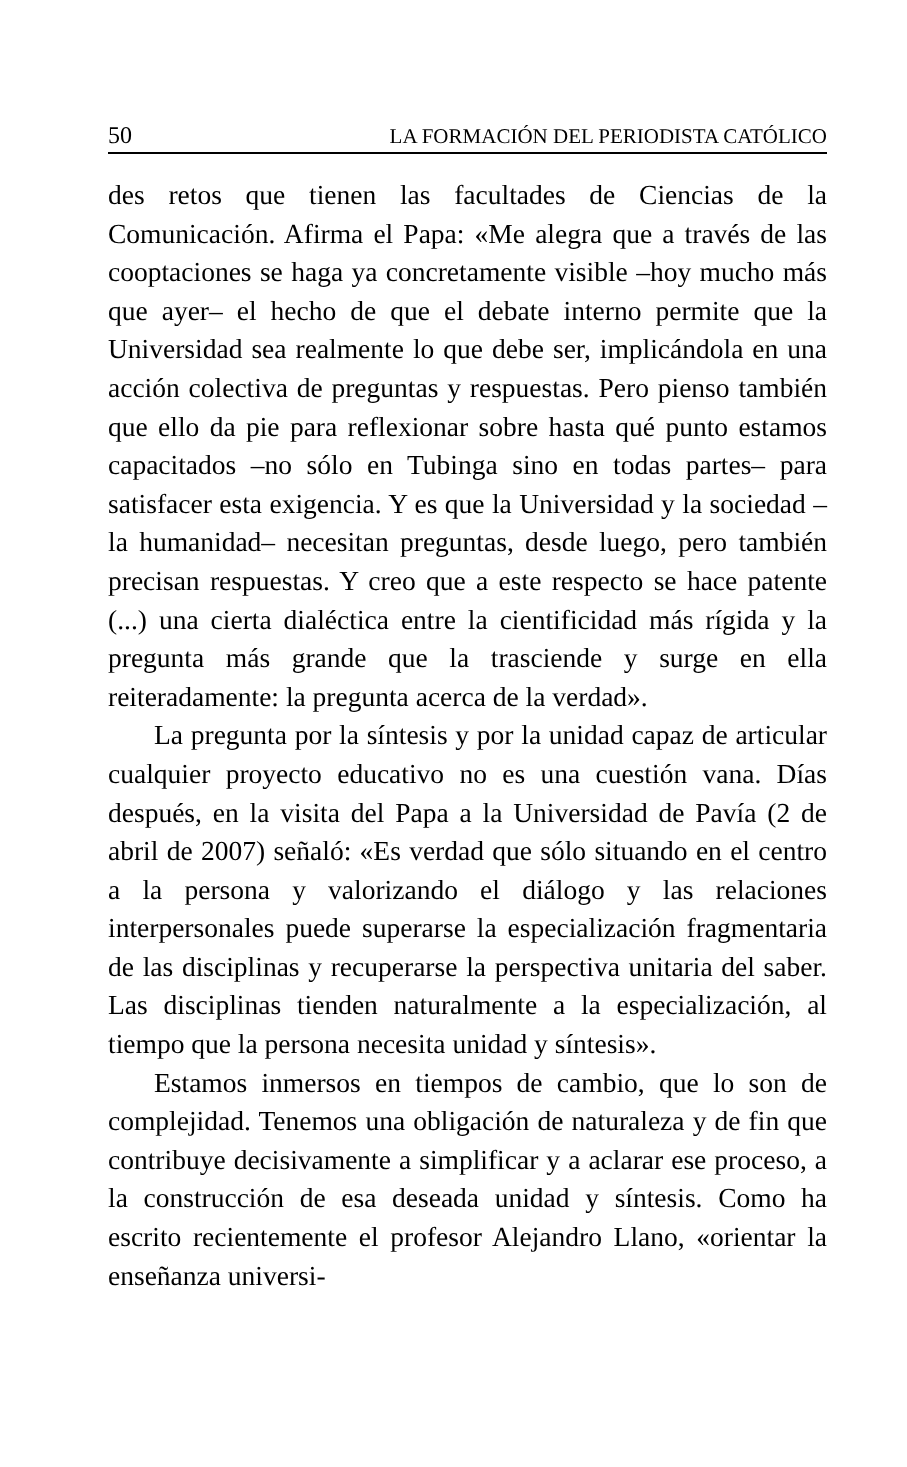50 LA FORMACIÓN DEL PERIODISTA CATÓLICO
des retos que tienen las facultades de Ciencias de la Comunicación. Afirma el Papa: «Me alegra que a través de las cooptaciones se haga ya concretamente visible –hoy mucho más que ayer– el hecho de que el debate interno permite que la Universidad sea realmente lo que debe ser, implicándola en una acción colectiva de preguntas y respuestas. Pero pienso también que ello da pie para reflexionar sobre hasta qué punto estamos capacitados –no sólo en Tubinga sino en todas partes– para satisfacer esta exigencia. Y es que la Universidad y la sociedad –la humanidad– necesitan preguntas, desde luego, pero también precisan respuestas. Y creo que a este respecto se hace patente (...) una cierta dialéctica entre la cientificidad más rígida y la pregunta más grande que la trasciende y surge en ella reiteradamente: la pregunta acerca de la verdad».
La pregunta por la síntesis y por la unidad capaz de articular cualquier proyecto educativo no es una cuestión vana. Días después, en la visita del Papa a la Universidad de Pavía (2 de abril de 2007) señaló: «Es verdad que sólo situando en el centro a la persona y valorizando el diálogo y las relaciones interpersonales puede superarse la especialización fragmentaria de las disciplinas y recuperarse la perspectiva unitaria del saber. Las disciplinas tienden naturalmente a la especialización, al tiempo que la persona necesita unidad y síntesis».
Estamos inmersos en tiempos de cambio, que lo son de complejidad. Tenemos una obligación de naturaleza y de fin que contribuye decisivamente a simplificar y a aclarar ese proceso, a la construcción de esa deseada unidad y síntesis. Como ha escrito recientemente el profesor Alejandro Llano, «orientar la enseñanza universi-